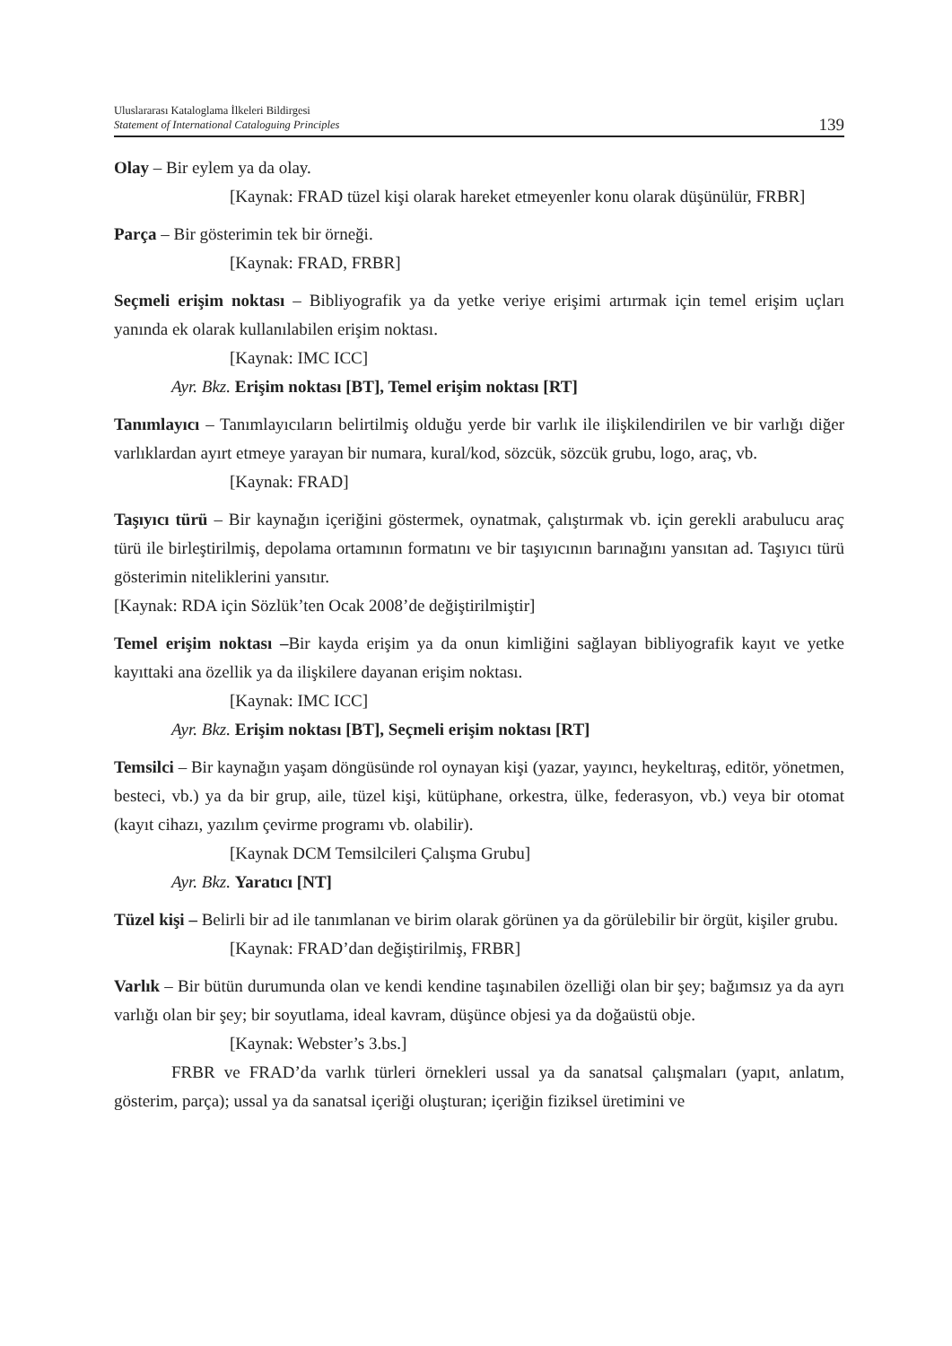Uluslararası Kataloglama İlkeleri Bildirgesi
Statement of International Cataloguing Principles
139
Olay – Bir eylem ya da olay.
[Kaynak: FRAD tüzel kişi olarak hareket etmeyenler konu olarak düşünülür, FRBR]
Parça – Bir gösterimin tek bir örneği.
[Kaynak: FRAD, FRBR]
Seçmeli erişim noktası – Bibliyografik ya da yetke veriye erişimi artırmak için temel erişim uçları yanında ek olarak kullanılabilen erişim noktası.
[Kaynak: IMC ICC]
Ayr. Bkz. Erişim noktası [BT], Temel erişim noktası [RT]
Tanımlayıcı – Tanımlayıcıların belirtilmiş olduğu yerde bir varlık ile ilişkilendirilen ve bir varlığı diğer varlıklardan ayırt etmeye yarayan bir numara, kural/kod, sözcük, sözcük grubu, logo, araç, vb.
[Kaynak: FRAD]
Taşıyıcı türü – Bir kaynağın içeriğini göstermek, oynatmak, çalıştırmak vb. için gerekli arabulucu araç türü ile birleştirilmiş, depolama ortamının formatını ve bir taşıyıcının barınağını yansıtan ad. Taşıyıcı türü gösterimin niteliklerini yansıtır.
[Kaynak: RDA için Sözlük’ten Ocak 2008’de değiştirilmiştir]
Temel erişim noktası –Bir kayda erişim ya da onun kimliğini sağlayan bibliyografik kayıt ve yetke kayıttaki ana özellik ya da ilişkilere dayanan erişim noktası.
[Kaynak: IMC ICC]
Ayr. Bkz. Erişim noktası [BT], Seçmeli erişim noktası [RT]
Temsilci – Bir kaynağın yaşam döngüsünde rol oynayan kişi (yazar, yayıncı, heykeltıraş, editör, yönetmen, besteci, vb.) ya da bir grup, aile, tüzel kişi, kütüphane, orkestra, ülke, federasyon, vb.) veya bir otomat (kayıt cihazı, yazılım çevirme programı vb. olabilir).
[Kaynak DCM Temsilcileri Çalışma Grubu]
Ayr. Bkz. Yaratıcı [NT]
Tüzel kişi – Belirli bir ad ile tanımlanan ve birim olarak görünen ya da görülebilir bir örgüt, kişiler grubu.
[Kaynak: FRAD’dan değiştirilmiş, FRBR]
Varlık – Bir bütün durumunda olan ve kendi kendine taşınabilen özelliği olan bir şey; bağımsız ya da ayrı varlığı olan bir şey; bir soyutlama, ideal kavram, düşünce objesi ya da doğaüstü obje.
[Kaynak: Webster’s 3.bs.]
FRBR ve FRAD’da varlık türleri örnekleri ussal ya da sanatsal çalışmaları (yapıt, anlatım, gösterim, parça); ussal ya da sanatsal içeriği oluşturan; içeriğin fiziksel üretimini ve